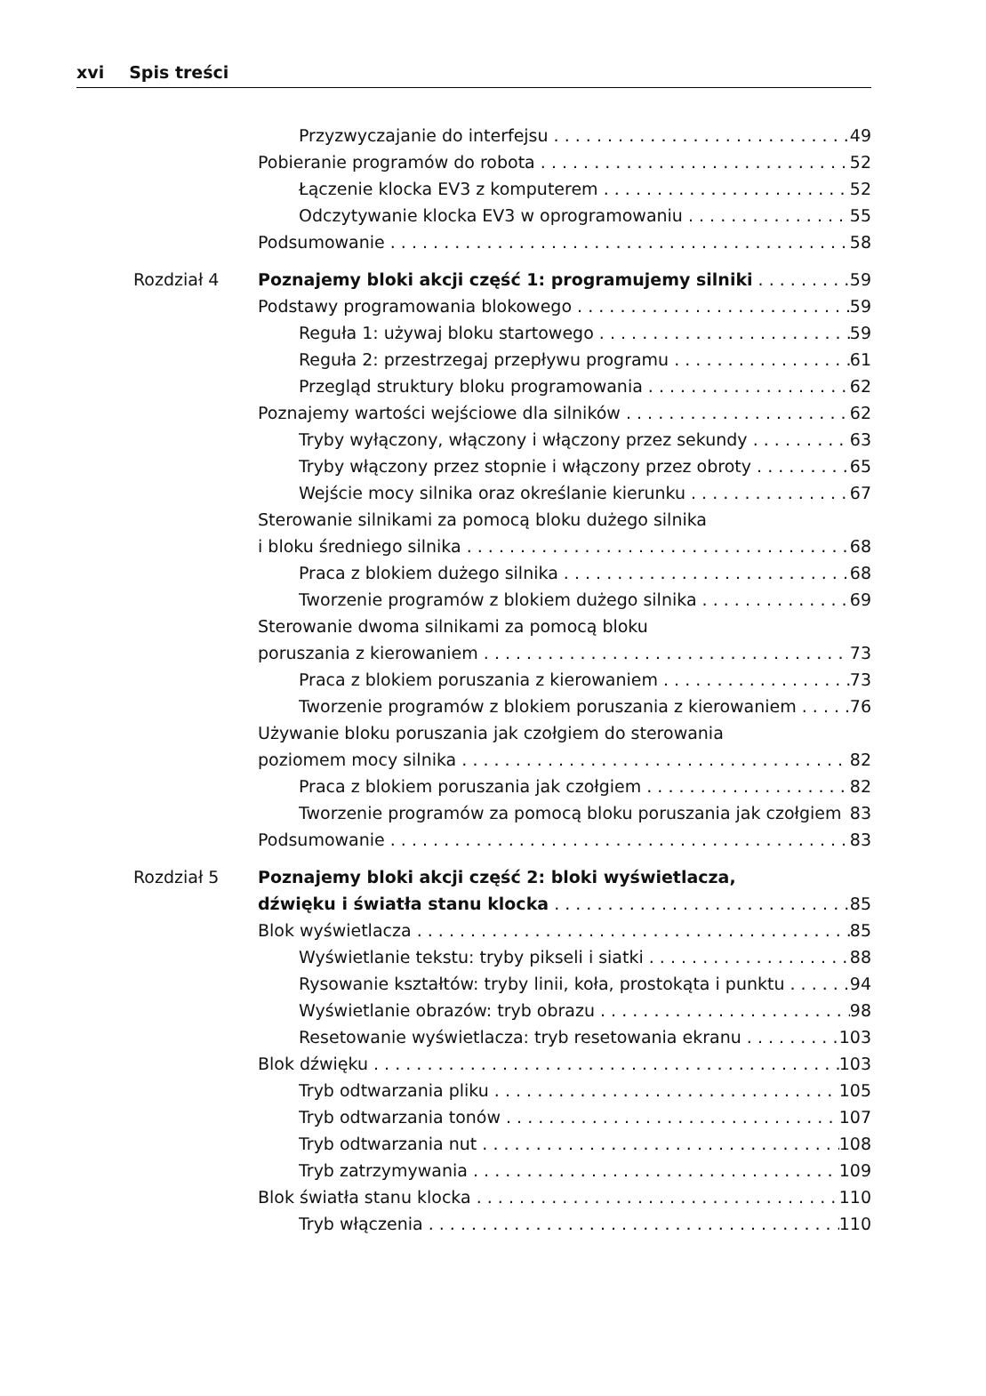xvi Spis treści
Przyzwyczajanie do interfejsu 49
Pobieranie programów do robota 52
Łączenie klocka EV3 z komputerem 52
Odczytywanie klocka EV3 w oprogramowaniu 55
Podsumowanie 58
Rozdział 4 Poznajemy bloki akcji część 1: programujemy silniki 59
Podstawy programowania blokowego 59
Reguła 1: używaj bloku startowego 59
Reguła 2: przestrzegaj przepływu programu 61
Przegląd struktury bloku programowania 62
Poznajemy wartości wejściowe dla silników 62
Tryby wyłączony, włączony i włączony przez sekundy 63
Tryby włączony przez stopnie i włączony przez obroty 65
Wejście mocy silnika oraz określanie kierunku 67
Sterowanie silnikami za pomocą bloku dużego silnika
i bloku średniego silnika 68
Praca z blokiem dużego silnika 68
Tworzenie programów z blokiem dużego silnika 69
Sterowanie dwoma silnikami za pomocą bloku
poruszania z kierowaniem 73
Praca z blokiem poruszania z kierowaniem 73
Tworzenie programów z blokiem poruszania z kierowaniem 76
Używanie bloku poruszania jak czołgiem do sterowania
poziomem mocy silnika 82
Praca z blokiem poruszania jak czołgiem 82
Tworzenie programów za pomocą bloku poruszania jak czołgiem 83
Podsumowanie 83
Rozdział 5 Poznajemy bloki akcji część 2: bloki wyświetlacza,
dźwięku i światła stanu klocka 85
Blok wyświetlacza 85
Wyświetlanie tekstu: tryby pikseli i siatki 88
Rysowanie kształtów: tryby linii, koła, prostokąta i punktu 94
Wyświetlanie obrazów: tryb obrazu 98
Resetowanie wyświetlacza: tryb resetowania ekranu 103
Blok dźwięku 103
Tryb odtwarzania pliku 105
Tryb odtwarzania tonów 107
Tryb odtwarzania nut 108
Tryb zatrzymywania 109
Blok światła stanu klocka 110
Tryb włączenia 110